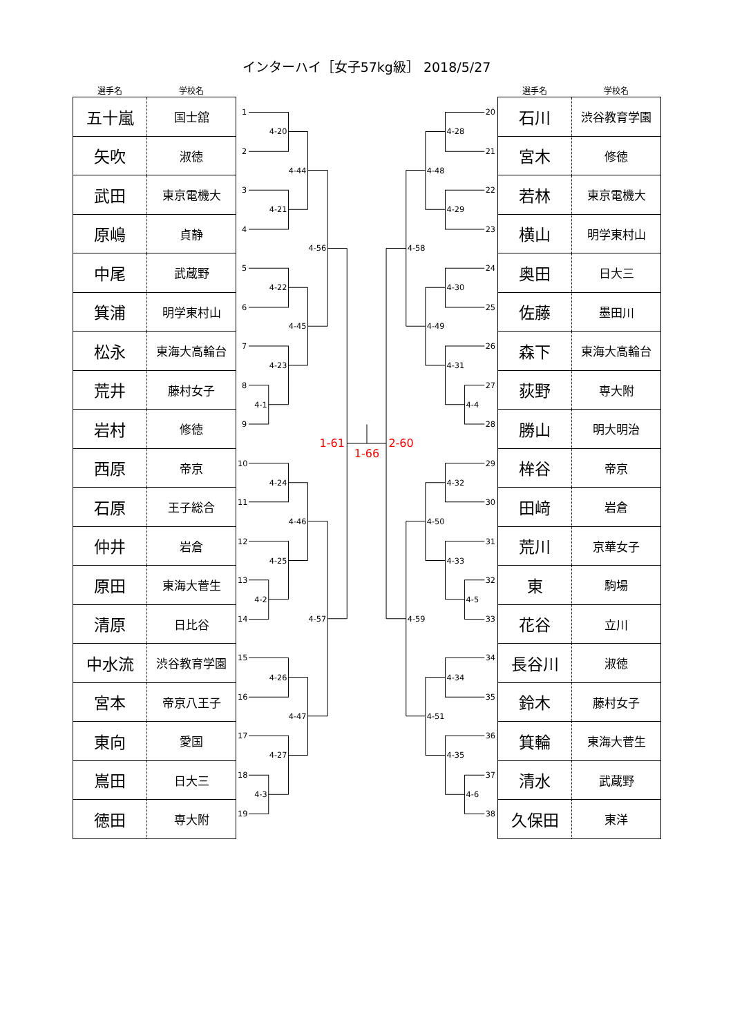インターハイ［女子57kg級］ 2018/5/27
選手名 学校名
| 五十嵐 | 国士舘 |
| 矢吹 | 淑徳 |
| 武田 | 東京電機大 |
| 原嶋 | 貞静 |
| 中尾 | 武蔵野 |
| 箕浦 | 明学東村山 |
| 松永 | 東海大高輪台 |
| 荒井 | 藤村女子 |
| 岩村 | 修徳 |
| 西原 | 帝京 |
| 石原 | 王子総合 |
| 仲井 | 岩倉 |
| 原田 | 東海大菅生 |
| 清原 | 日比谷 |
| 中水流 | 渋谷教育学園 |
| 宮本 | 帝京八王子 |
| 東向 | 愛国 |
| 嶌田 | 日大三 |
| 徳田 | 専大附 |
1
2
3
4
5
6
7
8
9
10
11
12
13
14
15
16
17
18
19
4-20
4-21
4-22
4-1
4-23
4-24
4-2
4-25
4-26
4-3
4-27
4-44
4-45
4-46
4-47
4-56
4-57
1-61
1-66
2-60
4-28
4-29
4-30
4-4
4-31
4-32
4-5
4-33
4-34
4-6
4-35
4-48
4-49
4-50
4-51
4-58
4-59
20
21
22
23
24
25
26
27
28
29
30
31
32
33
34
35
36
37
38
選手名 学校名
| 石川 | 渋谷教育学園 |
| 宮木 | 修徳 |
| 若林 | 東京電機大 |
| 横山 | 明学東村山 |
| 奥田 | 日大三 |
| 佐藤 | 墨田川 |
| 森下 | 東海大高輪台 |
| 荻野 | 専大附 |
| 勝山 | 明大明治 |
| 桙谷 | 帝京 |
| 田﨑 | 岩倉 |
| 荒川 | 京華女子 |
| 東 | 駒場 |
| 花谷 | 立川 |
| 長谷川 | 淑徳 |
| 鈴木 | 藤村女子 |
| 箕輪 | 東海大菅生 |
| 清水 | 武蔵野 |
| 久保田 | 東洋 |